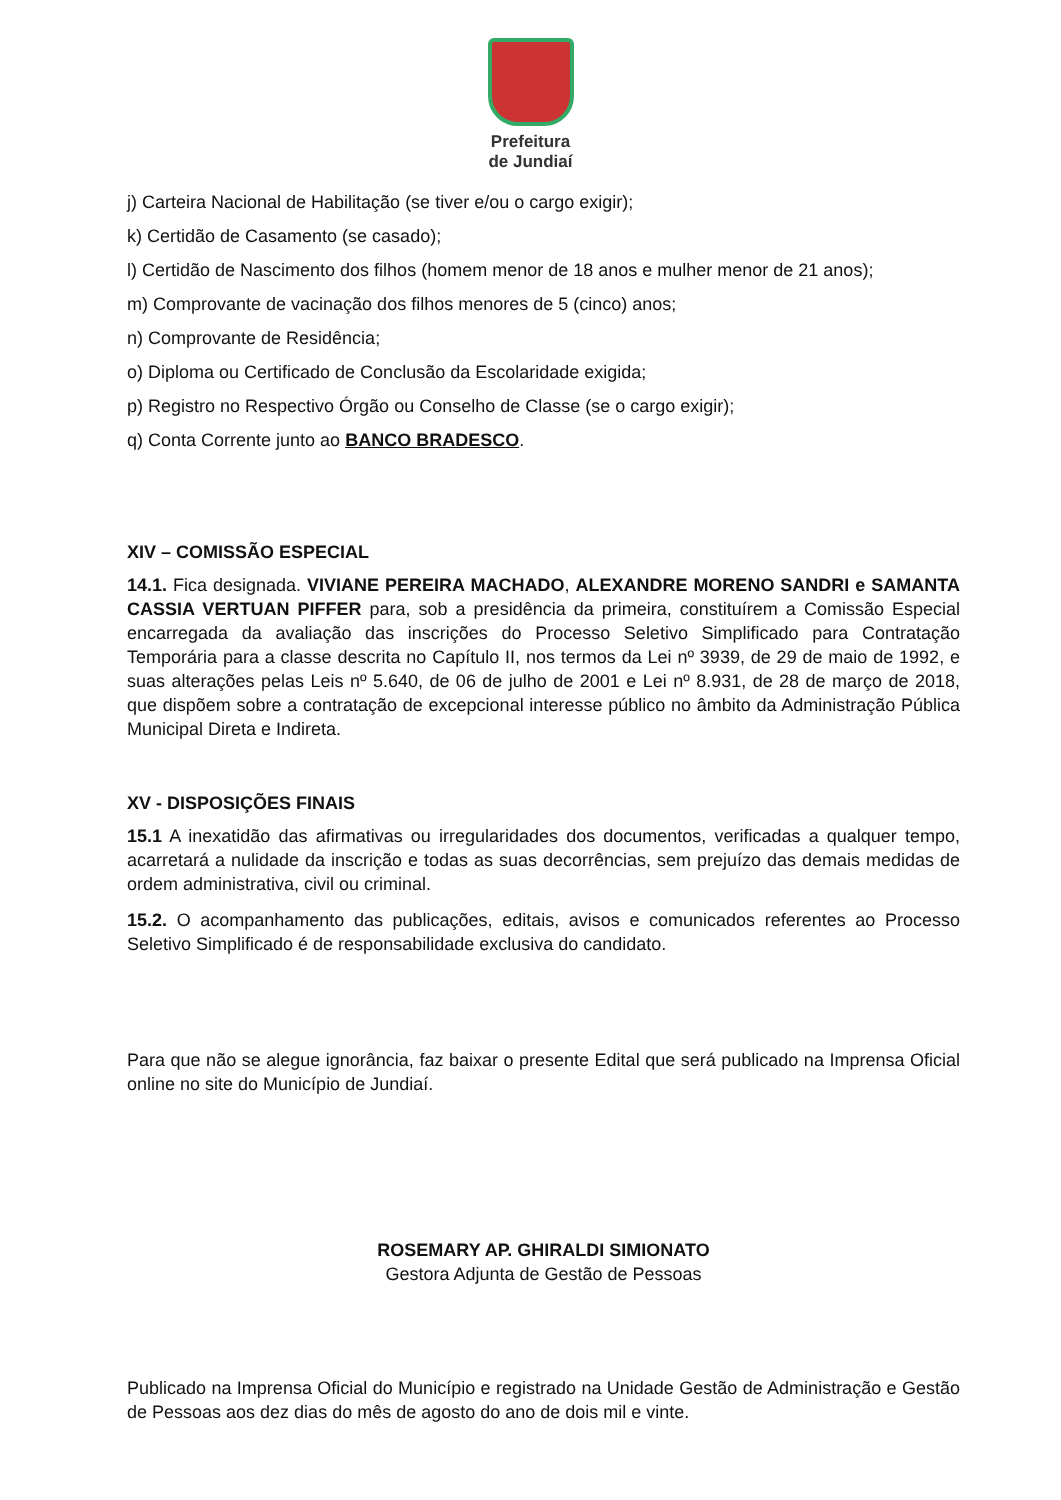Prefeitura
de Jundiaí
j) Carteira Nacional de Habilitação (se tiver e/ou o cargo exigir);
k) Certidão de Casamento (se casado);
l) Certidão de Nascimento dos filhos (homem menor de 18 anos e mulher menor de 21 anos);
m) Comprovante de vacinação dos filhos menores de 5 (cinco) anos;
n) Comprovante de Residência;
o) Diploma ou Certificado de Conclusão da Escolaridade exigida;
p) Registro no Respectivo Órgão ou Conselho de Classe (se o cargo exigir);
q) Conta Corrente junto ao BANCO BRADESCO.
XIV – COMISSÃO ESPECIAL
14.1. Fica designada. VIVIANE PEREIRA MACHADO, ALEXANDRE MORENO SANDRI e SAMANTA CASSIA VERTUAN PIFFER para, sob a presidência da primeira, constituírem a Comissão Especial encarregada da avaliação das inscrições do Processo Seletivo Simplificado para Contratação Temporária para a classe descrita no Capítulo II, nos termos da Lei nº 3939, de 29 de maio de 1992, e suas alterações pelas Leis nº 5.640, de 06 de julho de 2001 e Lei nº 8.931, de 28 de março de 2018, que dispõem sobre a contratação de excepcional interesse público no âmbito da Administração Pública Municipal Direta e Indireta.
XV - DISPOSIÇÕES FINAIS
15.1 A inexatidão das afirmativas ou irregularidades dos documentos, verificadas a qualquer tempo, acarretará a nulidade da inscrição e todas as suas decorrências, sem prejuízo das demais medidas de ordem administrativa, civil ou criminal.
15.2. O acompanhamento das publicações, editais, avisos e comunicados referentes ao Processo Seletivo Simplificado é de responsabilidade exclusiva do candidato.
Para que não se alegue ignorância, faz baixar o presente Edital que será publicado na Imprensa Oficial online no site do Município de Jundiaí.
ROSEMARY AP. GHIRALDI SIMIONATO
Gestora Adjunta de Gestão de Pessoas
Publicado na Imprensa Oficial do Município e registrado na Unidade Gestão de Administração e Gestão de Pessoas aos dez dias do mês de agosto do ano de dois mil e vinte.